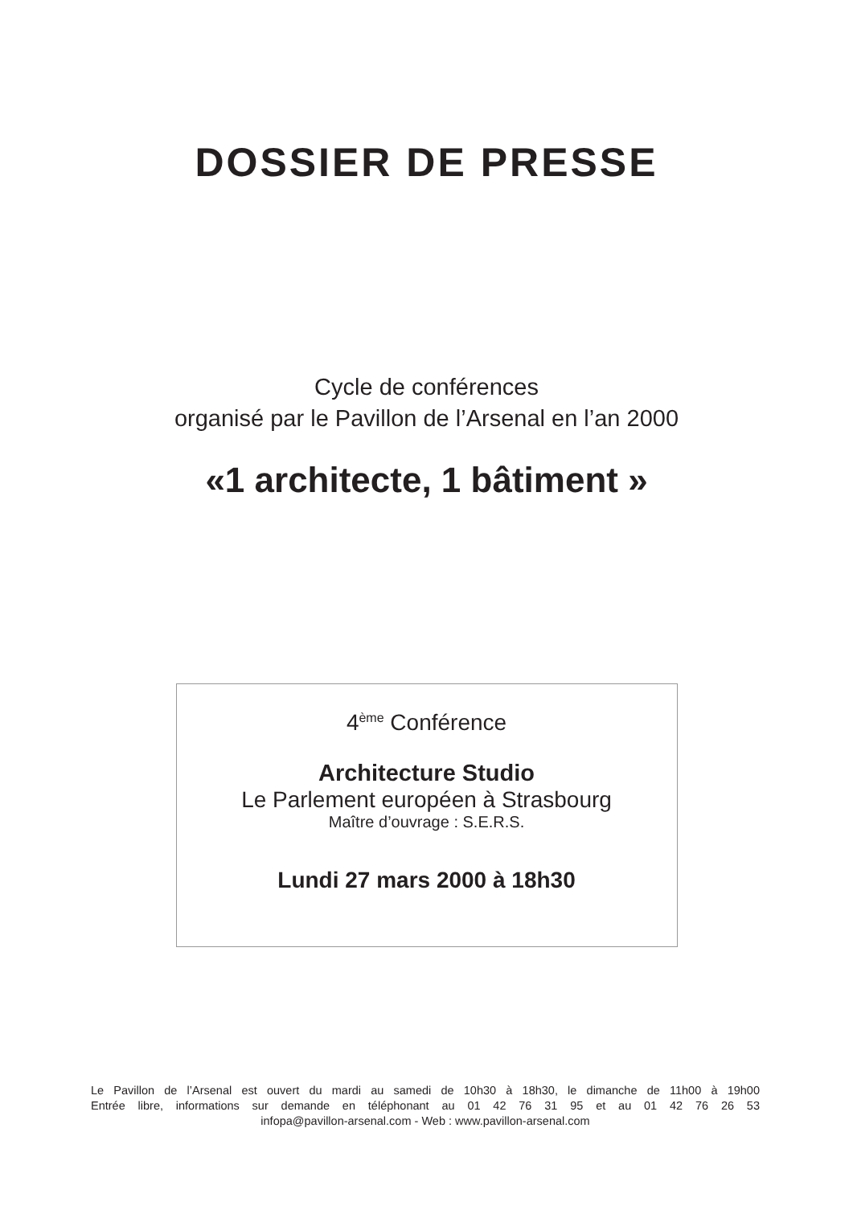DOSSIER DE PRESSE
Cycle de conférences
organisé par le Pavillon de l’Arsenal en l’an 2000
«1 architecte, 1 bâtiment »
4<sup>ème</sup> Conférence
Architecture Studio
Le Parlement européen à Strasbourg
Maître d’ouvrage : S.E.R.S.
Lundi 27 mars 2000 à 18h30
Le Pavillon de l’Arsenal est ouvert du mardi au samedi de 10h30 à 18h30, le dimanche de 11h00 à 19h00
Entrée libre, informations sur demande en téléphonant au 01 42 76 31 95 et au 01 42 76 26 53
infopa@pavillon-arsenal.com - Web : www.pavillon-arsenal.com